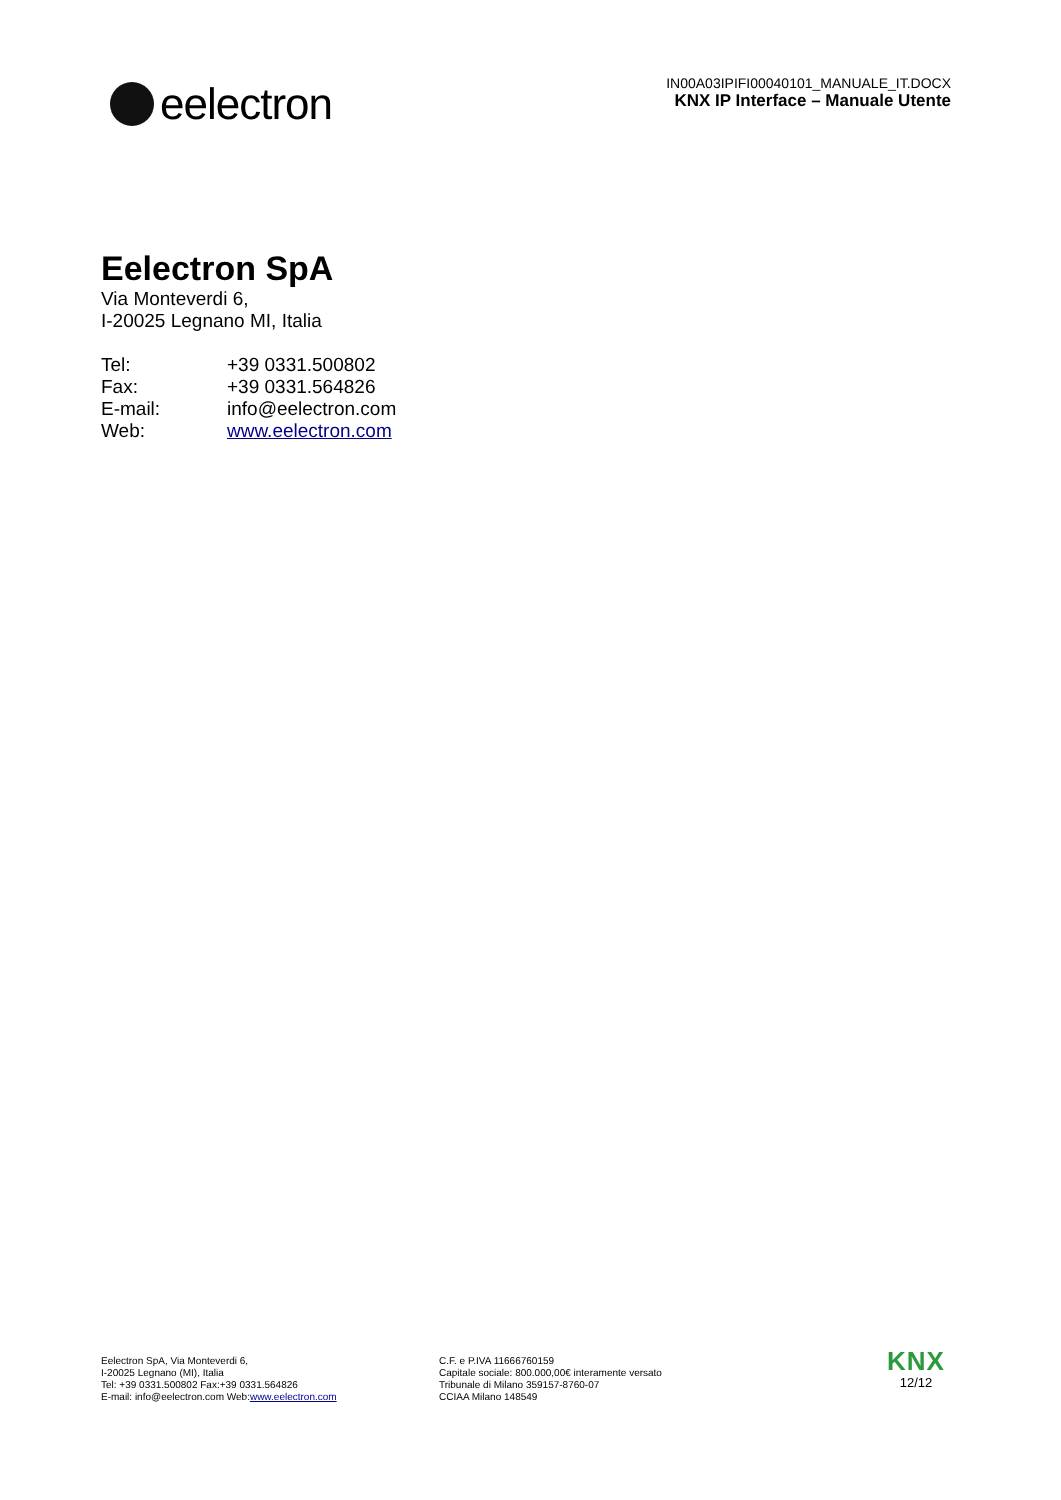eelectron
IN00A03IPIFI00040101_MANUALE_IT.DOCX
KNX IP Interface – Manuale Utente
Eelectron SpA
Via Monteverdi 6,
I-20025 Legnano MI, Italia
| Tel: | +39 0331.500802 |
| Fax: | +39 0331.564826 |
| E-mail: | info@eelectron.com |
| Web: | www.eelectron.com |
Eelectron SpA, Via Monteverdi 6,
I-20025 Legnano (MI), Italia
Tel: +39 0331.500802 Fax:+39 0331.564826
E-mail: info@eelectron.com Web:www.eelectron.com
C.F. e P.IVA 11666760159
Capitale sociale: 800.000,00€ interamente versato
Tribunale di Milano 359157-8760-07
CCIAA Milano 148549
KNX
12/12